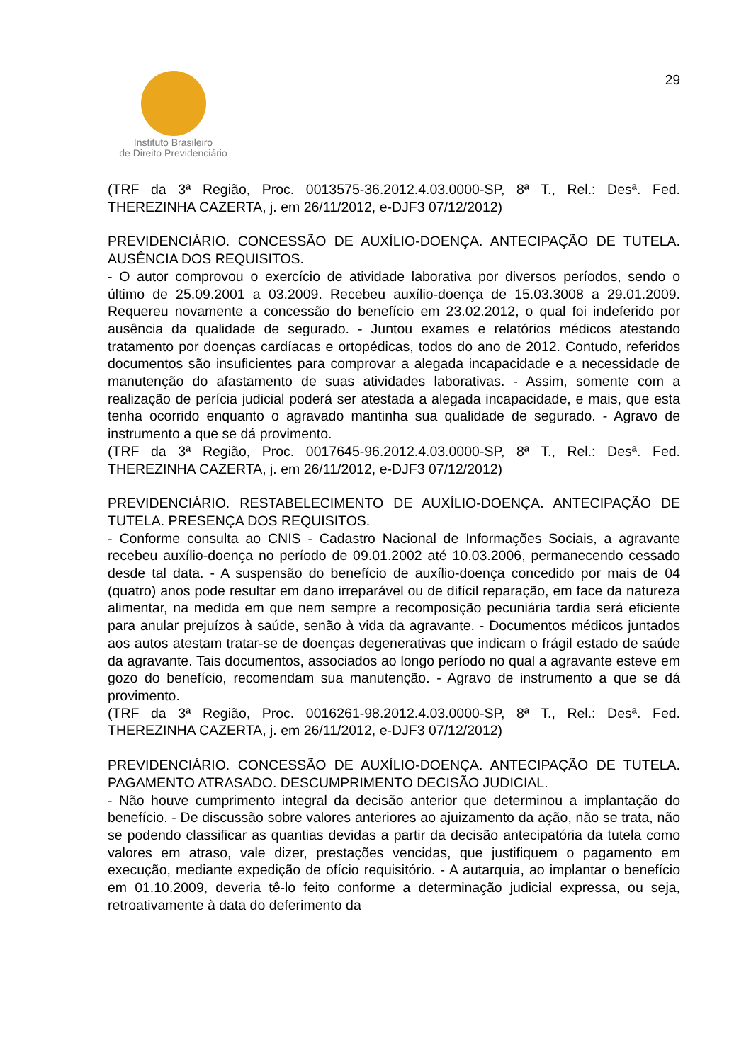Instituto Brasileiro
de Direito Previdenciário
29
(TRF da 3ª Região, Proc. 0013575-36.2012.4.03.0000-SP, 8ª T., Rel.: Desª. Fed. THEREZINHA CAZERTA, j. em 26/11/2012, e-DJF3 07/12/2012)
PREVIDENCIÁRIO. CONCESSÃO DE AUXÍLIO-DOENÇA. ANTECIPAÇÃO DE TUTELA. AUSÊNCIA DOS REQUISITOS.
- O autor comprovou o exercício de atividade laborativa por diversos períodos, sendo o último de 25.09.2001 a 03.2009. Recebeu auxílio-doença de 15.03.3008 a 29.01.2009. Requereu novamente a concessão do benefício em 23.02.2012, o qual foi indeferido por ausência da qualidade de segurado. - Juntou exames e relatórios médicos atestando tratamento por doenças cardíacas e ortopédicas, todos do ano de 2012. Contudo, referidos documentos são insuficientes para comprovar a alegada incapacidade e a necessidade de manutenção do afastamento de suas atividades laborativas. - Assim, somente com a realização de perícia judicial poderá ser atestada a alegada incapacidade, e mais, que esta tenha ocorrido enquanto o agravado mantinha sua qualidade de segurado. - Agravo de instrumento a que se dá provimento.
(TRF da 3ª Região, Proc. 0017645-96.2012.4.03.0000-SP, 8ª T., Rel.: Desª. Fed. THEREZINHA CAZERTA, j. em 26/11/2012, e-DJF3 07/12/2012)
PREVIDENCIÁRIO. RESTABELECIMENTO DE AUXÍLIO-DOENÇA. ANTECIPAÇÃO DE TUTELA. PRESENÇA DOS REQUISITOS.
- Conforme consulta ao CNIS - Cadastro Nacional de Informações Sociais, a agravante recebeu auxílio-doença no período de 09.01.2002 até 10.03.2006, permanecendo cessado desde tal data. - A suspensão do benefício de auxílio-doença concedido por mais de 04 (quatro) anos pode resultar em dano irreparável ou de difícil reparação, em face da natureza alimentar, na medida em que nem sempre a recomposição pecuniária tardia será eficiente para anular prejuízos à saúde, senão à vida da agravante. - Documentos médicos juntados aos autos atestam tratar-se de doenças degenerativas que indicam o frágil estado de saúde da agravante. Tais documentos, associados ao longo período no qual a agravante esteve em gozo do benefício, recomendam sua manutenção. - Agravo de instrumento a que se dá provimento.
(TRF da 3ª Região, Proc. 0016261-98.2012.4.03.0000-SP, 8ª T., Rel.: Desª. Fed. THEREZINHA CAZERTA, j. em 26/11/2012, e-DJF3 07/12/2012)
PREVIDENCIÁRIO. CONCESSÃO DE AUXÍLIO-DOENÇA. ANTECIPAÇÃO DE TUTELA. PAGAMENTO ATRASADO. DESCUMPRIMENTO DECISÃO JUDICIAL.
- Não houve cumprimento integral da decisão anterior que determinou a implantação do benefício. - De discussão sobre valores anteriores ao ajuizamento da ação, não se trata, não se podendo classificar as quantias devidas a partir da decisão antecipatória da tutela como valores em atraso, vale dizer, prestações vencidas, que justifiquem o pagamento em execução, mediante expedição de ofício requisitório. - A autarquia, ao implantar o benefício em 01.10.2009, deveria tê-lo feito conforme a determinação judicial expressa, ou seja, retroativamente à data do deferimento da